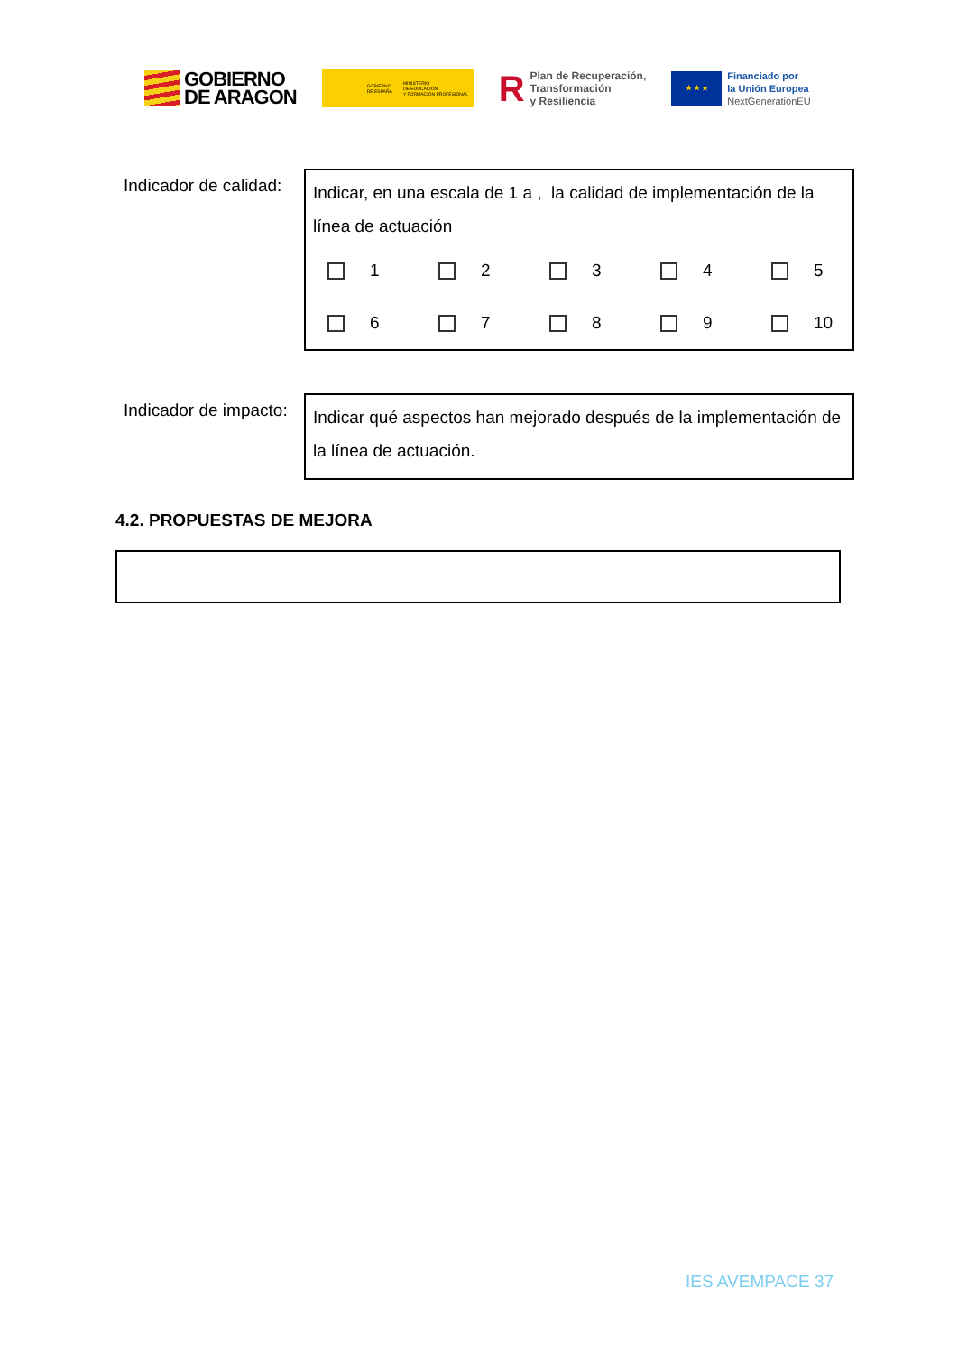GOBIERNO
DE ARAGON
GOBIERNO
DE ESPAÑA MINISTERIO
DE EDUCACIÓN
Y FORMACIÓN PROFESIONAL
R Plan de Recuperación,
Transformación
y Resiliencia
★ ★ ★
Financiado por
la Unión Europea
NextGenerationEU
Indicador de calidad:
Indicar, en una escala de 1 a , la calidad de implementación de la línea de actuación
1 2 3 4 5 6 7 8 9 10
Indicador de impacto:
Indicar qué aspectos han mejorado después de la implementación de la línea de actuación.
4.2. PROPUESTAS DE MEJORA
IES AVEMPACE 37